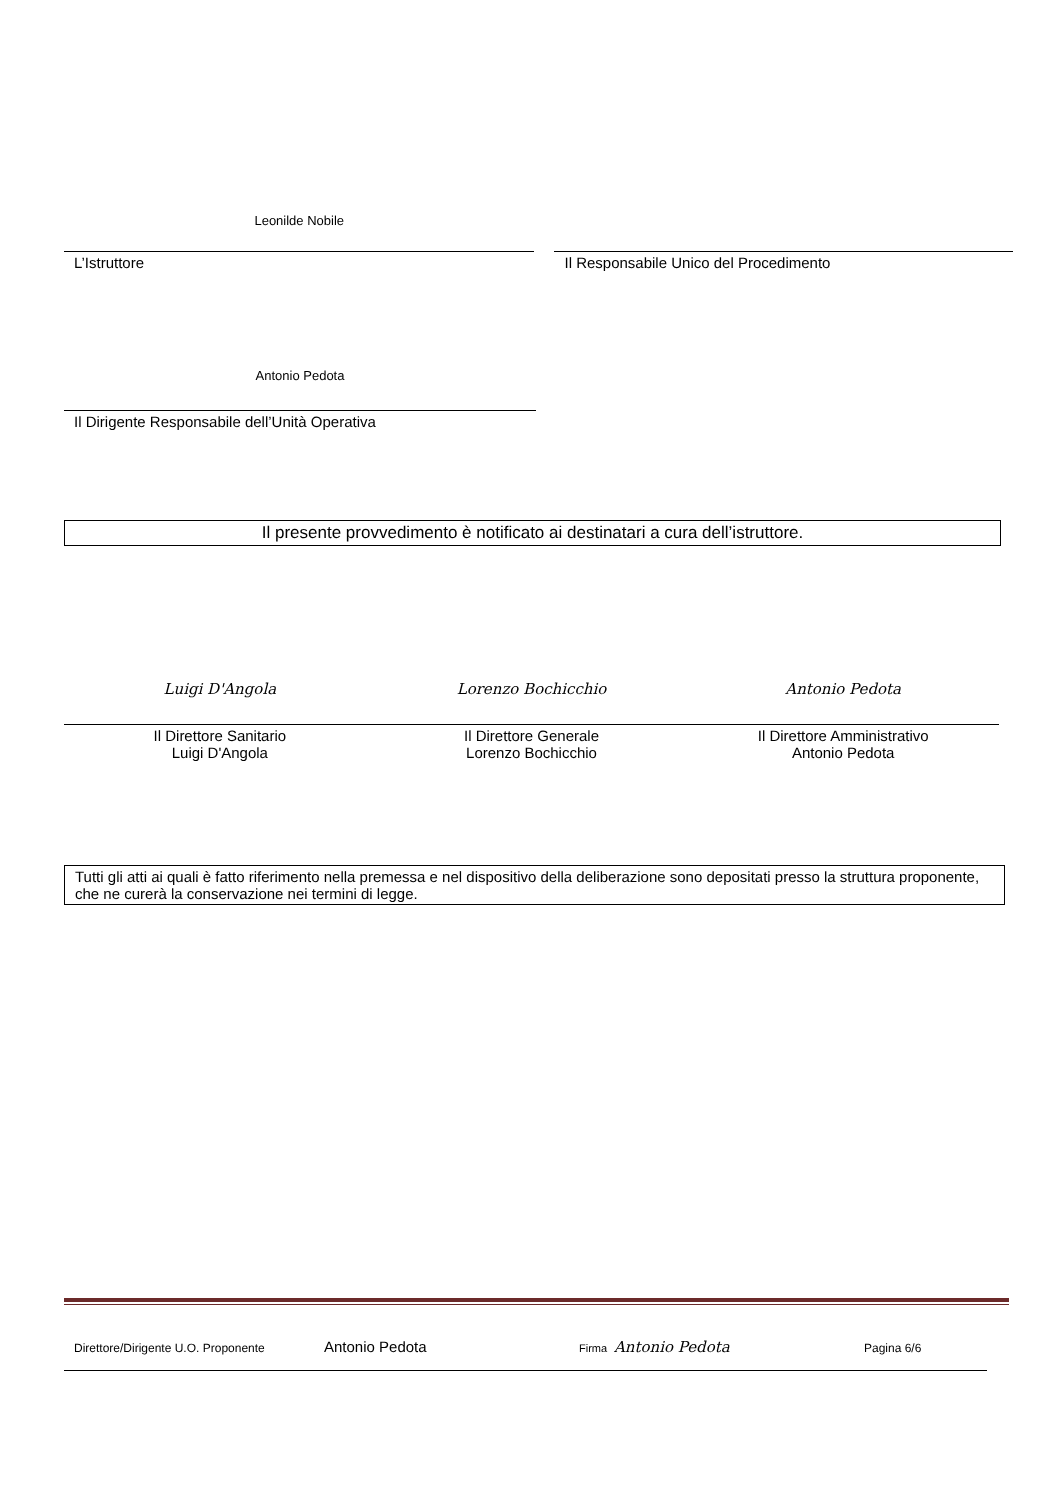Leonilde Nobile
L’Istruttore
Il Responsabile Unico del Procedimento
Antonio Pedota
Il Dirigente Responsabile dell’Unità Operativa
Il presente provvedimento è notificato ai destinatari a cura dell’istruttore.
Luigi D'Angola
Il Direttore Sanitario
Luigi D'Angola
Lorenzo Bochicchio
Il Direttore Generale
Lorenzo Bochicchio
Antonio Pedota
Il Direttore Amministrativo
Antonio Pedota
Tutti gli atti ai quali è fatto riferimento nella premessa e nel dispositivo della deliberazione sono depositati presso la struttura proponente, che ne curerà la conservazione nei termini di legge.
Direttore/Dirigente U.O. Proponente Antonio Pedota Firma Antonio Pedota Pagina 6/6